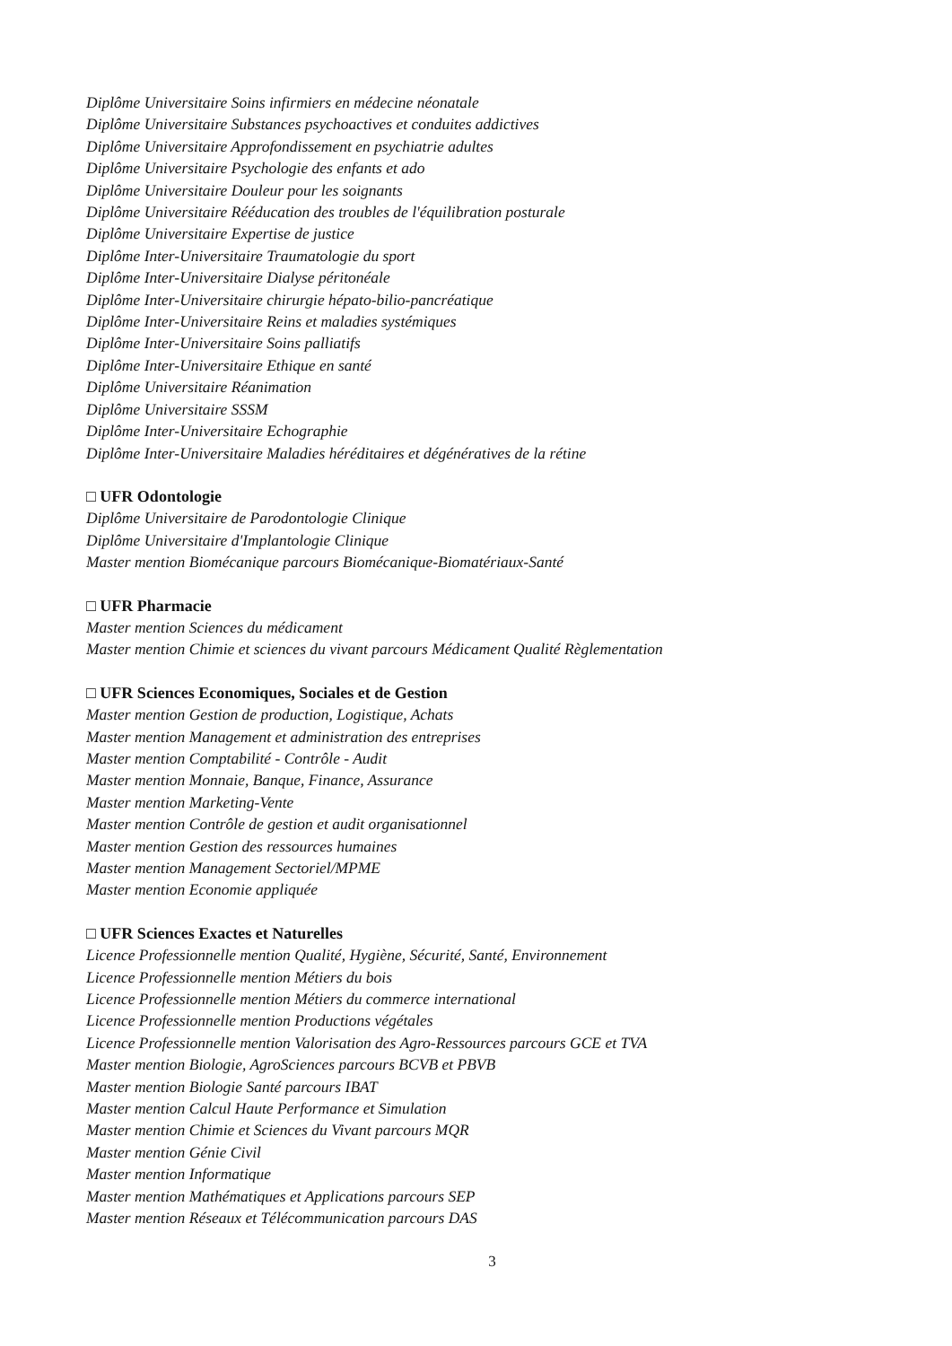Diplôme Universitaire Soins infirmiers en médecine néonatale
Diplôme Universitaire Substances psychoactives et conduites addictives
Diplôme Universitaire Approfondissement en psychiatrie adultes
Diplôme Universitaire Psychologie des enfants et ado
Diplôme Universitaire Douleur pour les soignants
Diplôme Universitaire Rééducation des troubles de l'équilibration posturale
Diplôme Universitaire Expertise de justice
Diplôme Inter-Universitaire Traumatologie du sport
Diplôme Inter-Universitaire Dialyse péritonéale
Diplôme Inter-Universitaire chirurgie hépato-bilio-pancréatique
Diplôme Inter-Universitaire Reins et maladies systémiques
Diplôme Inter-Universitaire Soins palliatifs
Diplôme Inter-Universitaire Ethique en santé
Diplôme Universitaire Réanimation
Diplôme Universitaire SSSM
Diplôme Inter-Universitaire Echographie
Diplôme Inter-Universitaire Maladies héréditaires et dégénératives de la rétine
□ UFR Odontologie
Diplôme Universitaire de Parodontologie Clinique
Diplôme Universitaire d'Implantologie Clinique
Master mention Biomécanique parcours Biomécanique-Biomatériaux-Santé
□ UFR Pharmacie
Master mention Sciences du médicament
Master mention Chimie et sciences du vivant parcours Médicament Qualité Règlementation
□ UFR Sciences Economiques, Sociales et de Gestion
Master mention Gestion de production, Logistique, Achats
Master mention Management et administration des entreprises
Master mention Comptabilité - Contrôle - Audit
Master mention Monnaie, Banque, Finance, Assurance
Master mention Marketing-Vente
Master mention Contrôle de gestion et audit organisationnel
Master mention Gestion des ressources humaines
Master mention Management Sectoriel/MPME
Master mention Economie appliquée
□ UFR Sciences Exactes et Naturelles
Licence Professionnelle mention Qualité, Hygiène, Sécurité, Santé, Environnement
Licence Professionnelle mention Métiers du bois
Licence Professionnelle mention Métiers du commerce international
Licence Professionnelle mention Productions végétales
Licence Professionnelle mention Valorisation des Agro-Ressources parcours GCE et TVA
Master mention Biologie, AgroSciences parcours BCVB et PBVB
Master mention Biologie Santé parcours IBAT
Master mention Calcul Haute Performance et Simulation
Master mention Chimie et Sciences du Vivant parcours MQR
Master mention Génie Civil
Master mention Informatique
Master mention Mathématiques et Applications parcours SEP
Master mention Réseaux et Télécommunication parcours DAS
3